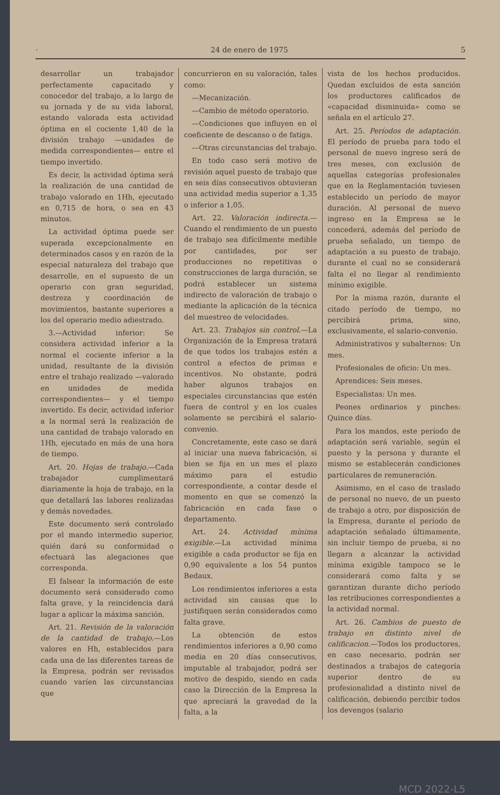· 24 de enero de 1975 5
desarrollar un trabajador perfectamente capacitado y conocedor del trabajo, a lo largo de su jornada y de su vida laboral, estando valorada esta actividad óptima en el cociente 1,40 de la división trabajo —unidades de medida correspondientes— entre el tiempo invertido.
Es decir, la actividad óptima será la realización de una cantidad de trabajo valorado en 1Hh, ejecutado en 0,715 de hora, o sea en 43 minutos.
La actividad óptima puede ser superada excepcionalmente en determinados casos y en razón de la especial naturaleza del trabajo que desarrolle, en el supuesto de un operario con gran seguridad, destreza y coordinación de movimientos, bastante superiores a los del operario medio adiestrado.
3.—Actividad inferior: Se considera actividad inferior a la normal el cociente inferior a la unidad, resultante de la división entre el trabajo realizado —valorado en unidades de medida correspondientes— y el tiempo invertido. Es decir, actividad inferior a la normal será la realización de una cantidad de trabajo valorado en 1Hh, ejecutado en más de una hora de tiempo.
Art. 20. Hojas de trabajo.—Cada trabajador cumplimentará diariamente la hoja de trabajo, en la que detallará las labores realizadas y demás novedades.
Este documento será controlado por el mando intermedio superior, quién dará su conformidad o efectuará las alegaciones que corresponda.
El falsear la información de este documento será considerado como falta grave, y la reincidencia dará lugar a aplicar la máxima sanción.
Art. 21. Revisión de la valoración de la cantidad de trabajo.—Los valores en Hh, establecidos para cada una de las diferentes tareas de la Empresa, podrán ser revisados cuando varíen las circunstancias que
concurrieron en su valoración, tales como:
—Mecanización.
—Cambio de método operatorio.
—Condiciones que influyen en el coeficiente de descanso o de fatiga.
—Otras circunstancias del trabajo.
En todo caso será motivo de revisión aquel puesto de trabajo que en seis días consecutivos obtuvieran una actividad media superior a 1,35 o inferior a 1,05.
Art. 22. Valoración indirecta.—Cuando el rendimiento de un puesto de trabajo sea difícilmente medible por cantidades, por ser producciones no repetitivas o construcciones de larga duración, se podrá establecer un sistema indirecto de valoración de trabajo o mediante la aplicación de la técnica del muestreo de velocidades.
Art. 23. Trabajos sin control.—La Organización de la Empresa tratará de que todos los trabajos estén a control a efectos de primas e incentivos. No obstante, podrá haber algunos trabajos en especiales circunstancias que estén fuera de control y en los cuales solamente se percibirá el salario-convenio.
Concretamente, este caso se dará al iniciar una nueva fabricación, si bien se fija en un mes el plazo máximo para el estudio correspondiente, a contar desde el momento en que se comenzó la fabricación en cada fase o departamento.
Art. 24. Actividad mínima exigible.—La actividad mínima exigible a cada productor se fija en 0,90 equivalente a los 54 puntos Bedaux.
Los rendimientos inferiores a esta actividad sin causas que lo justifiquen serán considerados como falta grave.
La obtención de estos rendimientos inferiores a 0,90 como media en 20 días consecutivos, imputable al trabajador, podrá ser motivo de despido, siendo en cada caso la Dirección de la Empresa la que apreciará la gravedad de la falta, a la
vista de los hechos producidos. Quedan excluidos de esta sanción los productores calificados de «capacidad disminuida» como se señala en el artículo 27.
Art. 25. Períodos de adaptación. El período de prueba para todo el personal de nuevo ingreso será de tres meses, con exclusión de aquellas categorías profesionales que en la Reglamentación tuviesen establecido un período de mayor duración. Al personal de nuevo ingreso en la Empresa se le concederá, además del período de prueba señalado, un tiempo de adaptación a su puesto de trabajo, durante el cual no se considerará falta el no llegar al rendimiento mínimo exigible.
Por la misma razón, durante el citado período de tiempo, no percibirá prima, sino, exclusivamente, el salario-convenio.
Administrativos y subalternos: Un mes.
Profesionales de oficio: Un mes.
Aprendices: Seis meses.
Especialistas: Un mes.
Peones ordinarios y pinches: Quince días.
Para los mandos, este período de adaptación será variable, según el puesto y la persona y durante el mismo se establecerán condiciones particulares de remuneración.
Asimismo, en el caso de traslado de personal no nuevo, de un puesto de trabajo a otro, por disposición de la Empresa, durante el período de adaptación señalado últimamente, sin incluir tiempo de prueba, si no llegara a alcanzar la actividad mínima exigible tampoco se le considerará como falta y se garantizan durante dicho período las retribuciones correspondientes a la actividad normal.
Art. 26. Cambios de puesto de trabajo en distinto nivel de calificacion.—Todos los productores, en caso necesario, podrán ser destinados a trabajos de categoría superior dentro de su profesionalidad a distinto nivel de calificación, debiendo percibir todos los devengos (salario
MCD 2022-L5